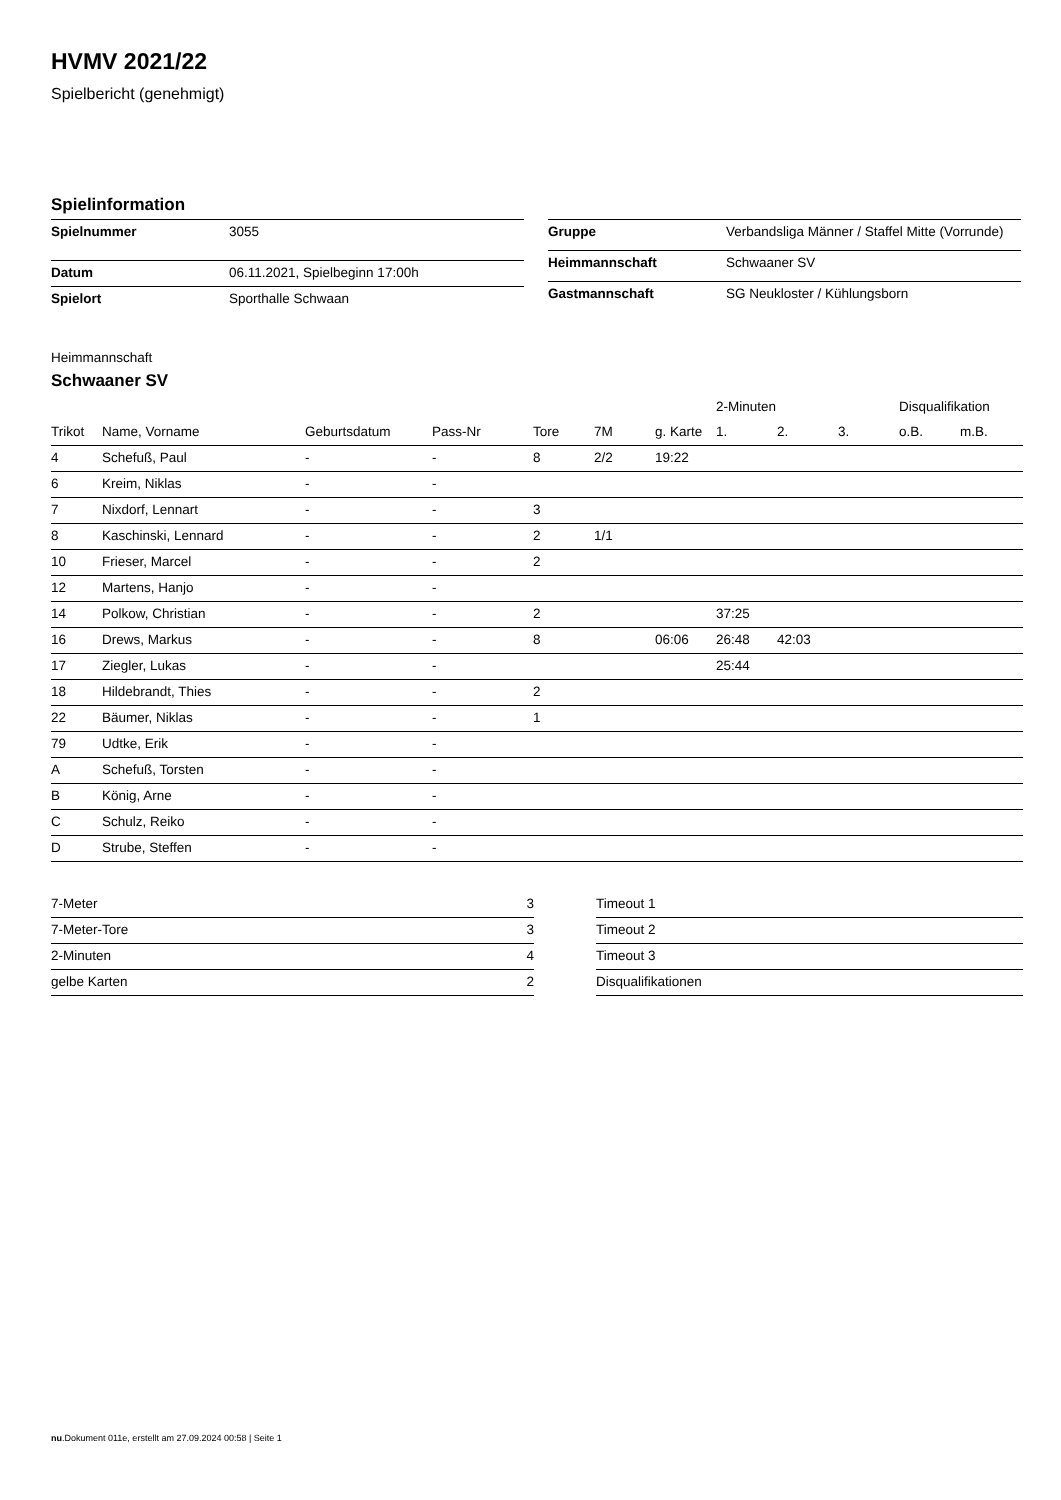HVMV 2021/22
Spielbericht (genehmigt)
Spielinformation
| Spielnummer | 3055 |
| Datum | 06.11.2021, Spielbeginn 17:00h |
| Spielort | Sporthalle Schwaan |
| Gruppe | Verbandsliga Männer / Staffel Mitte (Vorrunde) |
| Heimmannschaft | Schwaaner SV |
| Gastmannschaft | SG Neukloster / Kühlungsborn |
Heimmannschaft
Schwaaner SV
| | | | | | | | 2-Minuten | | | Disqualifikation | |
| --- | --- | --- | --- | --- | --- | --- | --- | --- | --- | --- | --- |
| Trikot | Name, Vorname | Geburtsdatum | Pass-Nr | Tore | 7M | g. Karte | 1. | 2. | 3. | o.B. | m.B. |
| 4 | Schefuß, Paul | - | - | 8 | 2/2 | 19:22 | | | | | |
| 6 | Kreim, Niklas | - | - | | | | | | | | |
| 7 | Nixdorf, Lennart | - | - | 3 | | | | | | | |
| 8 | Kaschinski, Lennard | - | - | 2 | 1/1 | | | | | | |
| 10 | Frieser, Marcel | - | - | 2 | | | | | | | |
| 12 | Martens, Hanjo | - | - | | | | | | | | |
| 14 | Polkow, Christian | - | - | 2 | | | 37:25 | | | | |
| 16 | Drews, Markus | - | - | 8 | | 06:06 | 26:48 | 42:03 | | | |
| 17 | Ziegler, Lukas | - | - | | | | 25:44 | | | | |
| 18 | Hildebrandt, Thies | - | - | 2 | | | | | | | |
| 22 | Bäumer, Niklas | - | - | 1 | | | | | | | |
| 79 | Udtke, Erik | - | - | | | | | | | | |
| A | Schefuß, Torsten | - | - | | | | | | | | |
| B | König, Arne | - | - | | | | | | | | |
| C | Schulz, Reiko | - | - | | | | | | | | |
| D | Strube, Steffen | - | - | | | | | | | | |
| 7-Meter | 3 |
| 7-Meter-Tore | 3 |
| 2-Minuten | 4 |
| gelbe Karten | 2 |
| Timeout 1 |
| Timeout 2 |
| Timeout 3 |
| Disqualifikationen |
nu.Dokument 011e, erstellt am 27.09.2024 00:58 | Seite 1